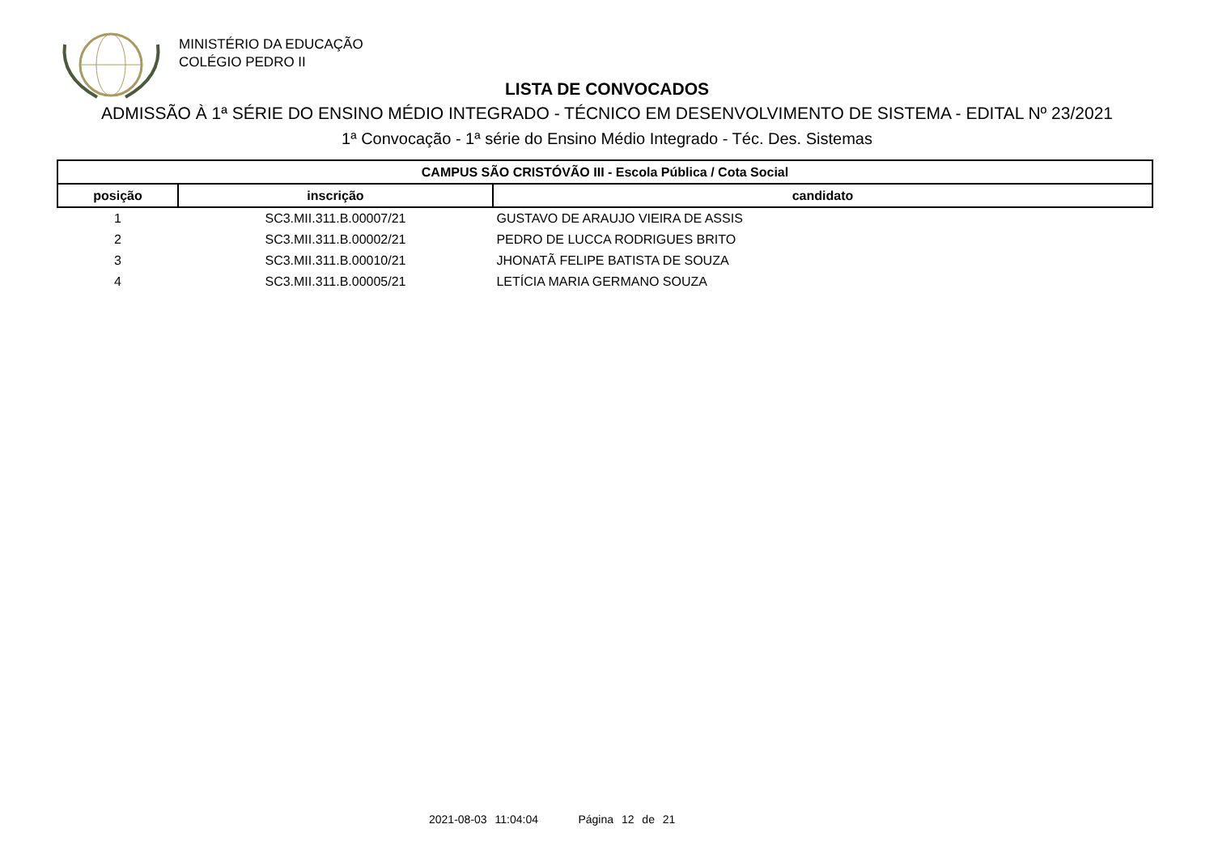MINISTÉRIO DA EDUCAÇÃO
COLÉGIO PEDRO II
LISTA DE CONVOCADOS
ADMISSÃO À 1ª SÉRIE DO ENSINO MÉDIO INTEGRADO - TÉCNICO EM DESENVOLVIMENTO DE SISTEMA - EDITAL Nº 23/2021
1ª Convocação - 1ª série do Ensino Médio Integrado - Téc. Des. Sistemas
| CAMPUS SÃO CRISTÓVÃO III - Escola Pública / Cota Social | | |
| --- | --- | --- |
| posição | inscrição | candidato |
| 1 | SC3.MII.311.B.00007/21 | GUSTAVO DE ARAUJO VIEIRA DE ASSIS |
| 2 | SC3.MII.311.B.00002/21 | PEDRO DE LUCCA RODRIGUES BRITO |
| 3 | SC3.MII.311.B.00010/21 | JHONATÃ FELIPE BATISTA DE SOUZA |
| 4 | SC3.MII.311.B.00005/21 | LETÍCIA MARIA GERMANO SOUZA |
2021-08-03 11:04:04 Página 12 de 21